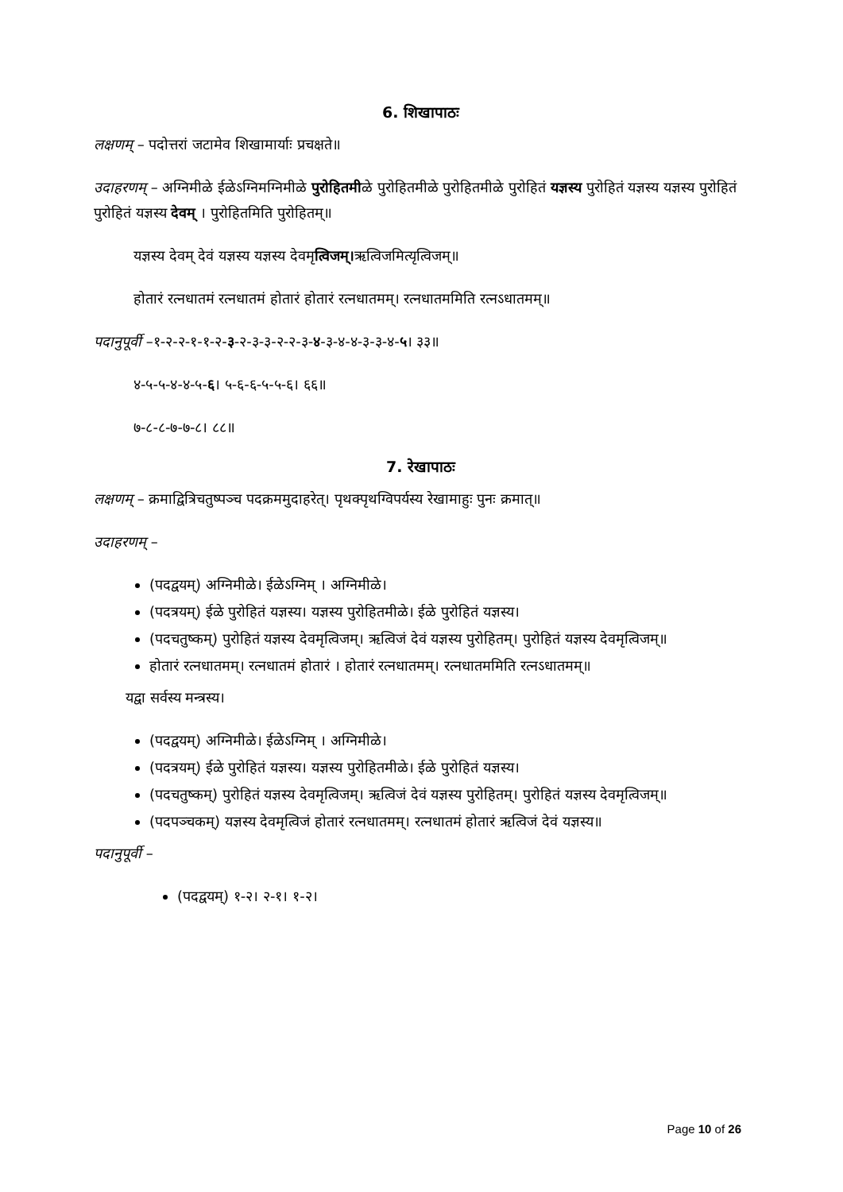6. शिखापाठः
लक्षणम् – पदोत्तरां जटामेव शिखामार्याः प्रचक्षते॥
उदाहरणम् – अग्निमीळे ईळेऽग्निमग्निमीळे पुरोहितमीळे पुरोहितमीळे पुरोहितमीळे पुरोहितं यज्ञस्य पुरोहितं यज्ञस्य यज्ञस्य पुरोहितं पुरोहितं यज्ञस्य देवम् । पुरोहितमिति पुरोहितम्॥
यज्ञस्य देवम् देवं यज्ञस्य यज्ञस्य देवमृत्विजम्।ऋत्विजमित्यृत्विजम्॥
होतारं रत्नधातमं रत्नधातमं होतारं होतारं रत्नधातमम्। रत्नधातममिति रत्नऽधातमम्॥
पदानुपूर्वी –१-२-२-१-१-२-३-२-३-३-२-२-३-४-३-४-४-३-३-४-५। ३३॥
४-५-५-४-४-५-६। ५-६-६-५-५-६। ६६॥
७-८-८-७-७-८। ८८॥
7. रेखापाठः
लक्षणम् – क्रमाद्वित्रिचतुष्पञ्च पदक्रममुदाहरेत्। पृथक्पृथग्विपर्यस्य रेखामाहुः पुनः क्रमात्॥
उदाहरणम् –
(पदद्वयम्) अग्निमीळे। ईळेऽग्निम् । अग्निमीळे।
(पदत्रयम्) ईळे पुरोहितं यज्ञस्य। यज्ञस्य पुरोहितमीळे। ईळे पुरोहितं यज्ञस्य।
(पदचतुष्कम्) पुरोहितं यज्ञस्य देवमृत्विजम्। ऋत्विजं देवं यज्ञस्य पुरोहितम्। पुरोहितं यज्ञस्य देवमृत्विजम्॥
होतारं रत्नधातमम्। रत्नधातमं होतारं । होतारं रत्नधातमम्। रत्नधातममिति रत्नऽधातमम्॥
यद्वा सर्वस्य मन्त्रस्य।
(पदद्वयम्) अग्निमीळे। ईळेऽग्निम् । अग्निमीळे।
(पदत्रयम्) ईळे पुरोहितं यज्ञस्य। यज्ञस्य पुरोहितमीळे। ईळे पुरोहितं यज्ञस्य।
(पदचतुष्कम्) पुरोहितं यज्ञस्य देवमृत्विजम्। ऋत्विजं देवं यज्ञस्य पुरोहितम्। पुरोहितं यज्ञस्य देवमृत्विजम्॥
(पदपञ्चकम्) यज्ञस्य देवमृत्विजं होतारं रत्नधातमम्। रत्नधातमं होतारं ऋत्विजं देवं यज्ञस्य॥
पदानुपूर्वी –
(पदद्वयम्) १-२। २-१। १-२।
Page 10 of 26